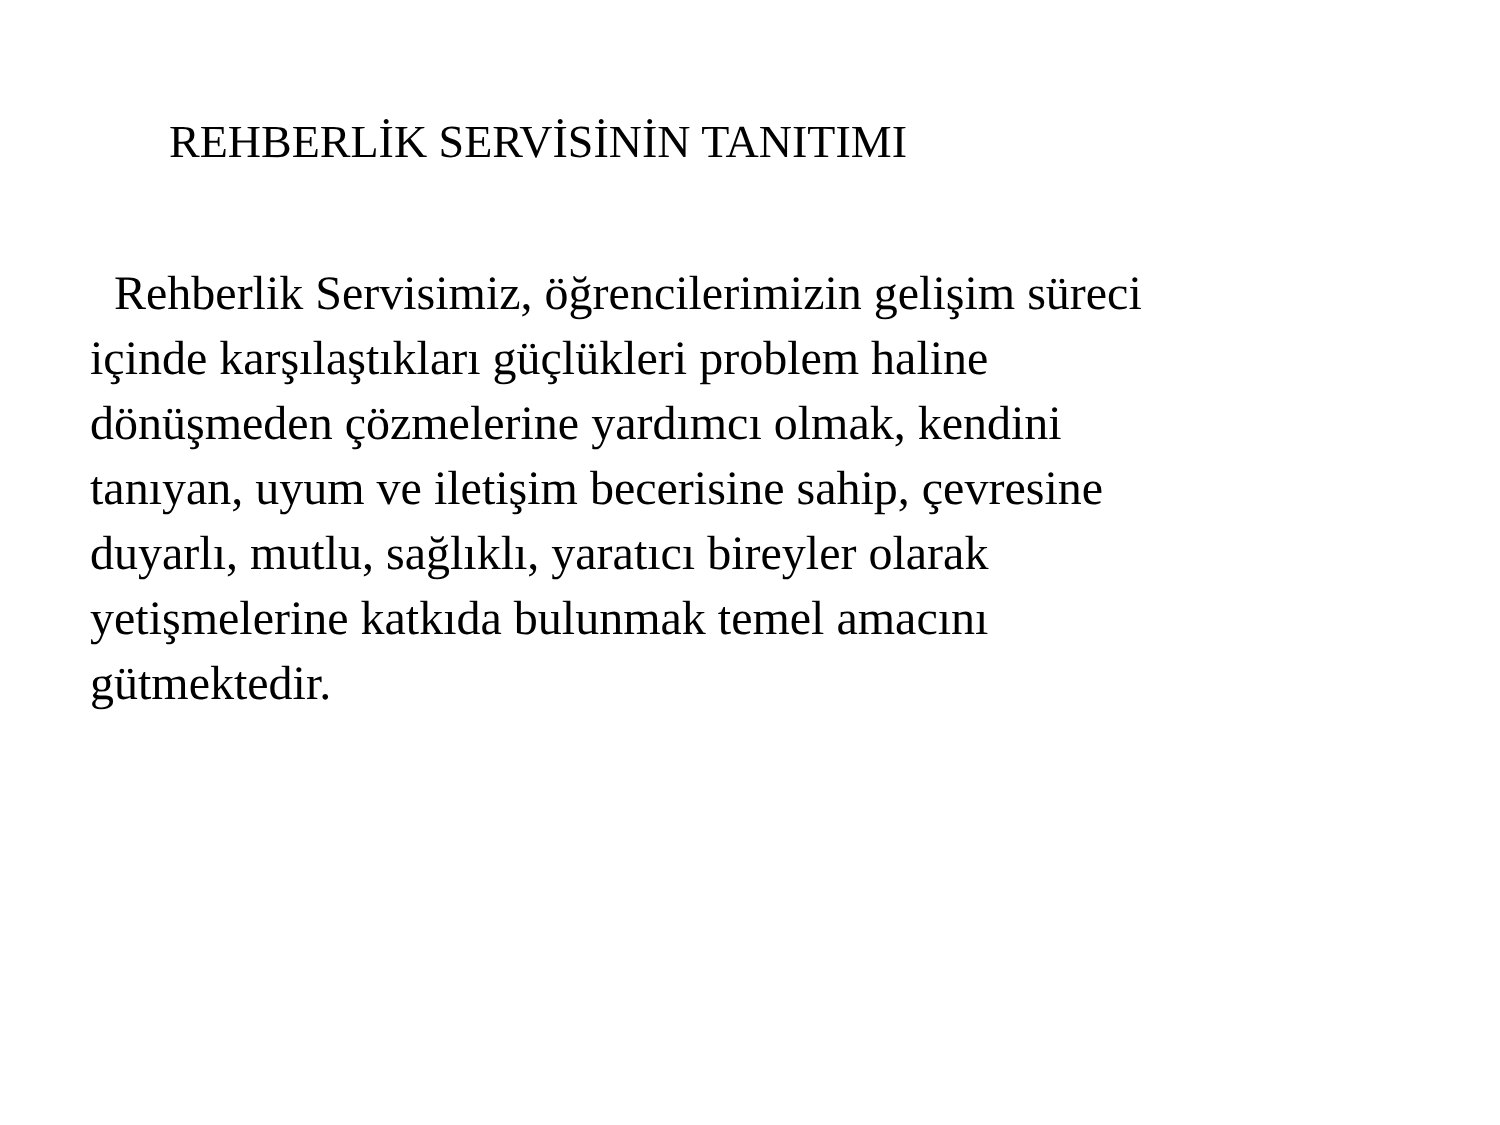REHBERLİK SERVİSİNİN TANITIMI
Rehberlik Servisimiz, öğrencilerimizin gelişim süreci
içinde karşılaştıkları güçlükleri problem haline
dönüşmeden çözmelerine yardımcı olmak, kendini
tanıyan, uyum ve iletişim becerisine sahip, çevresine
duyarlı, mutlu, sağlıklı, yaratıcı bireyler olarak
yetişmelerine katkıda bulunmak temel amacını
gütmektedir.